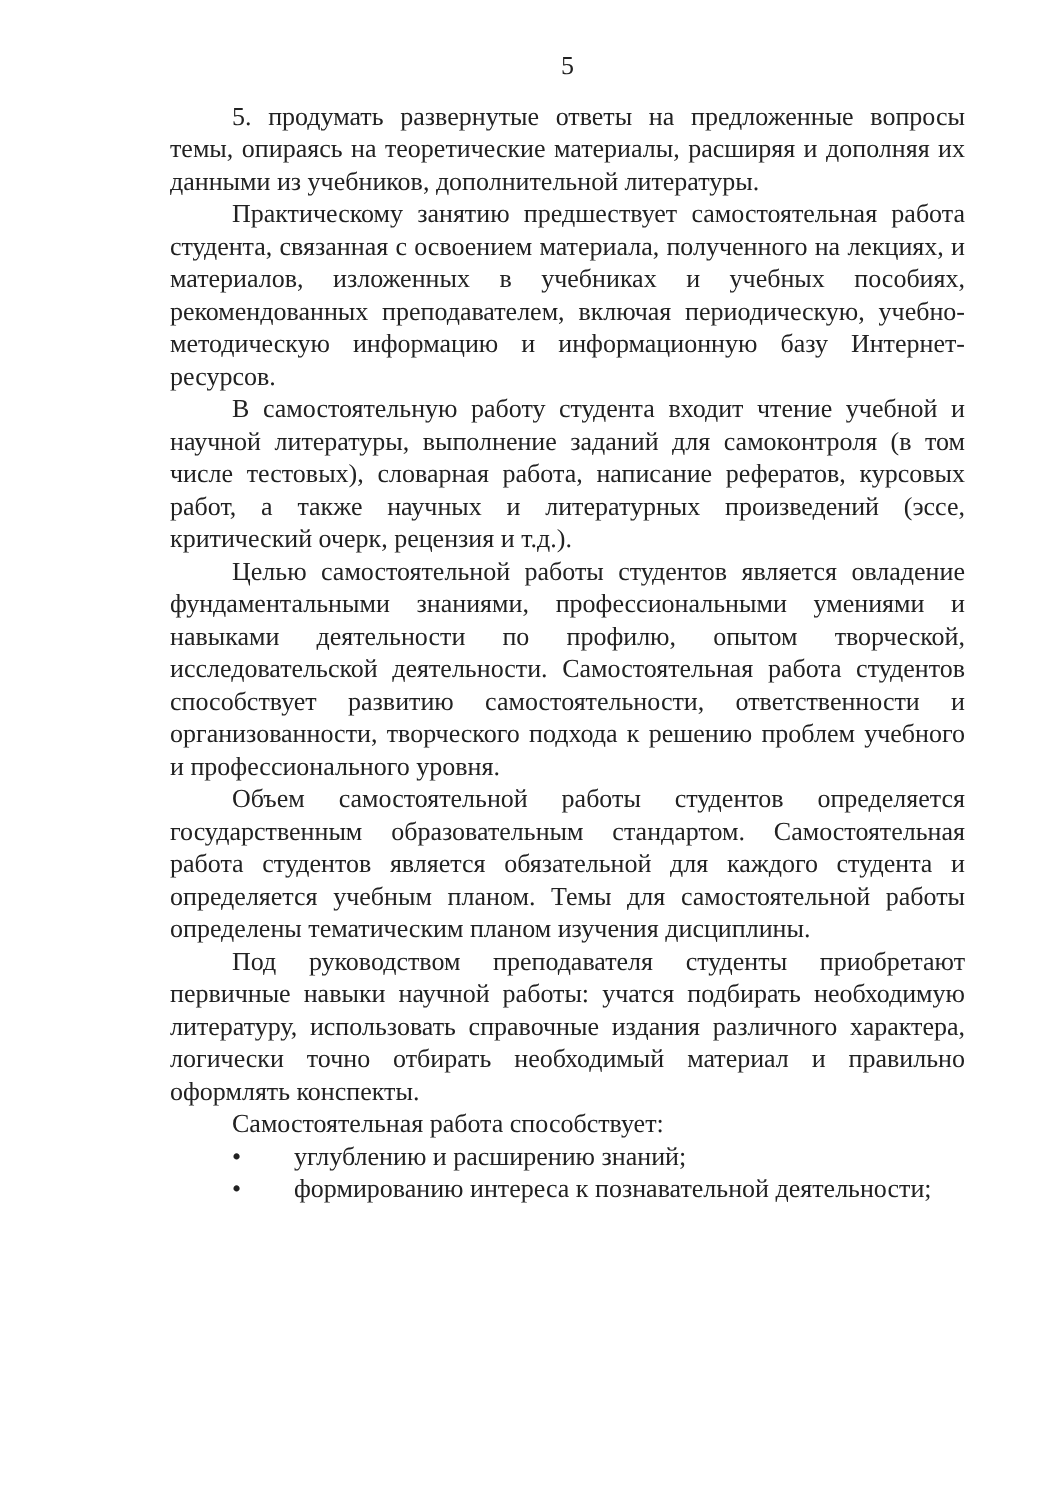5
5. продумать развернутые ответы на предложенные вопросы темы, опираясь на теоретические материалы, расширяя и дополняя их данными из учебников, дополнительной литературы.
Практическому занятию предшествует самостоятельная работа студента, связанная с освоением материала, полученного на лекциях, и материалов, изложенных в учебниках и учебных пособиях, рекомендованных преподавателем, включая периодическую, учебно-методическую информацию и информационную базу Интернет-ресурсов.
В самостоятельную работу студента входит чтение учебной и научной литературы, выполнение заданий для самоконтроля (в том числе тестовых), словарная работа, написание рефератов, курсовых работ, а также научных и литературных произведений (эссе, критический очерк, рецензия и т.д.).
Целью самостоятельной работы студентов является овладение фундаментальными знаниями, профессиональными умениями и навыками деятельности по профилю, опытом творческой, исследовательской деятельности. Самостоятельная работа студентов способствует развитию самостоятельности, ответственности и организованности, творческого подхода к решению проблем учебного и профессионального уровня.
Объем самостоятельной работы студентов определяется государственным образовательным стандартом. Самостоятельная работа студентов является обязательной для каждого студента и определяется учебным планом. Темы для самостоятельной работы определены тематическим планом изучения дисциплины.
Под руководством преподавателя студенты приобретают первичные навыки научной работы: учатся подбирать необходимую литературу, использовать справочные издания различного характера, логически точно отбирать необходимый материал и правильно оформлять конспекты.
Самостоятельная работа способствует:
• углублению и расширению знаний;
• формированию интереса к познавательной деятельности;